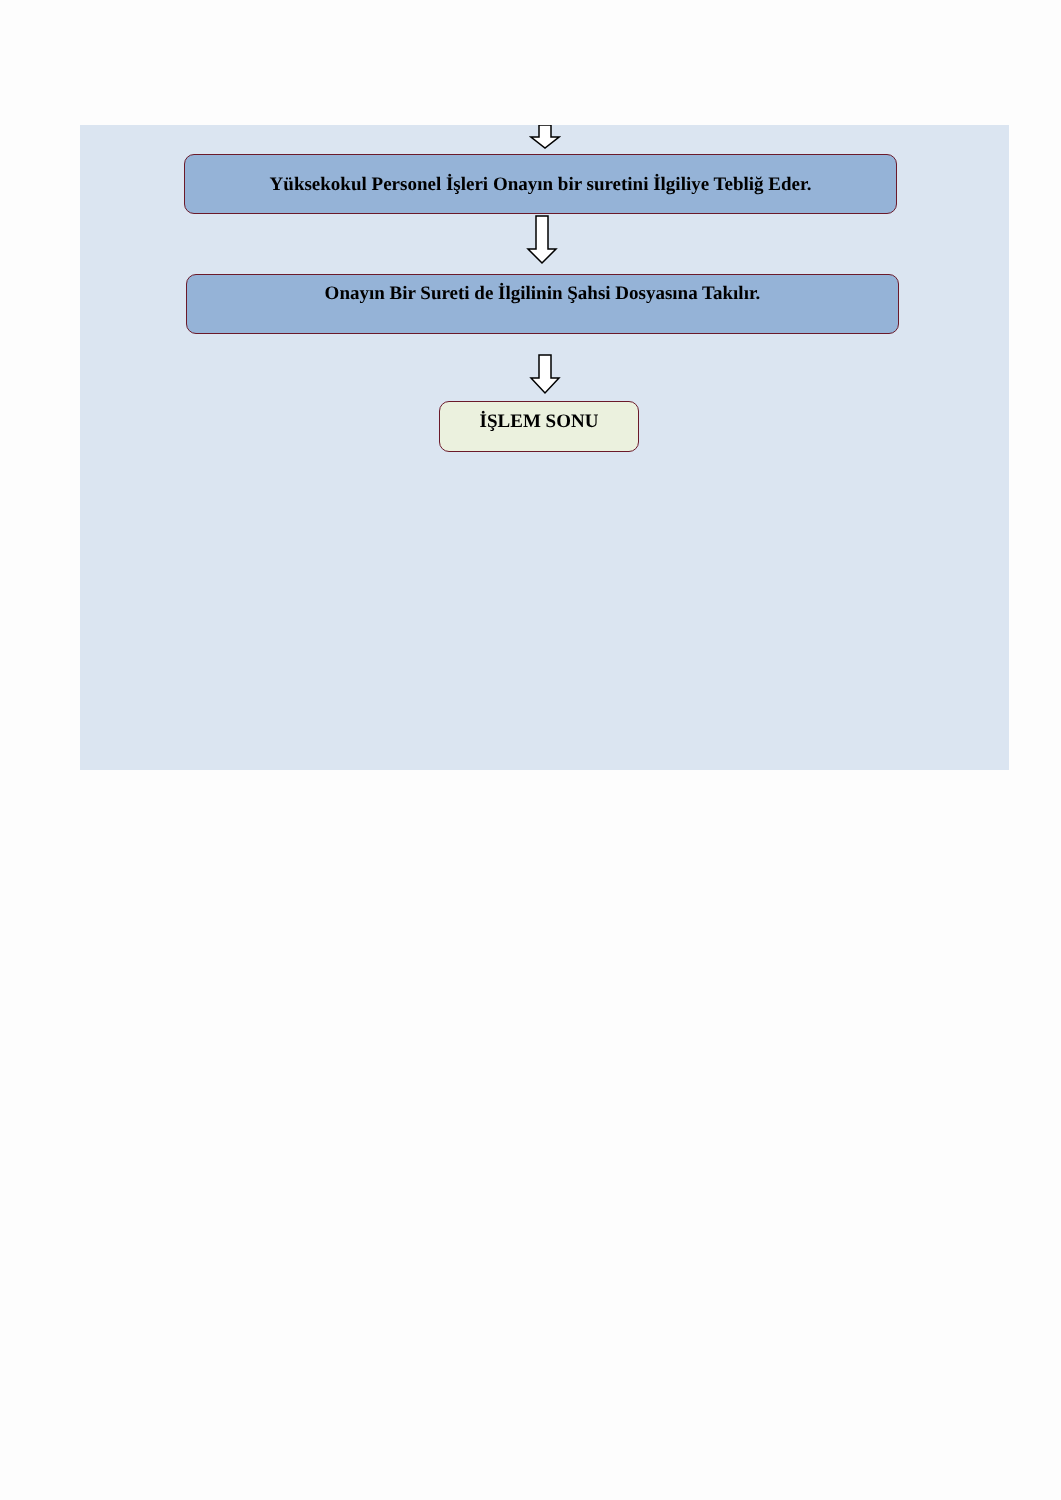Yüksekokul Personel İşleri Onayın bir suretini İlgiliye Tebliğ Eder.
Onayın Bir Sureti de İlgilinin Şahsi Dosyasına Takılır.
İŞLEM SONU